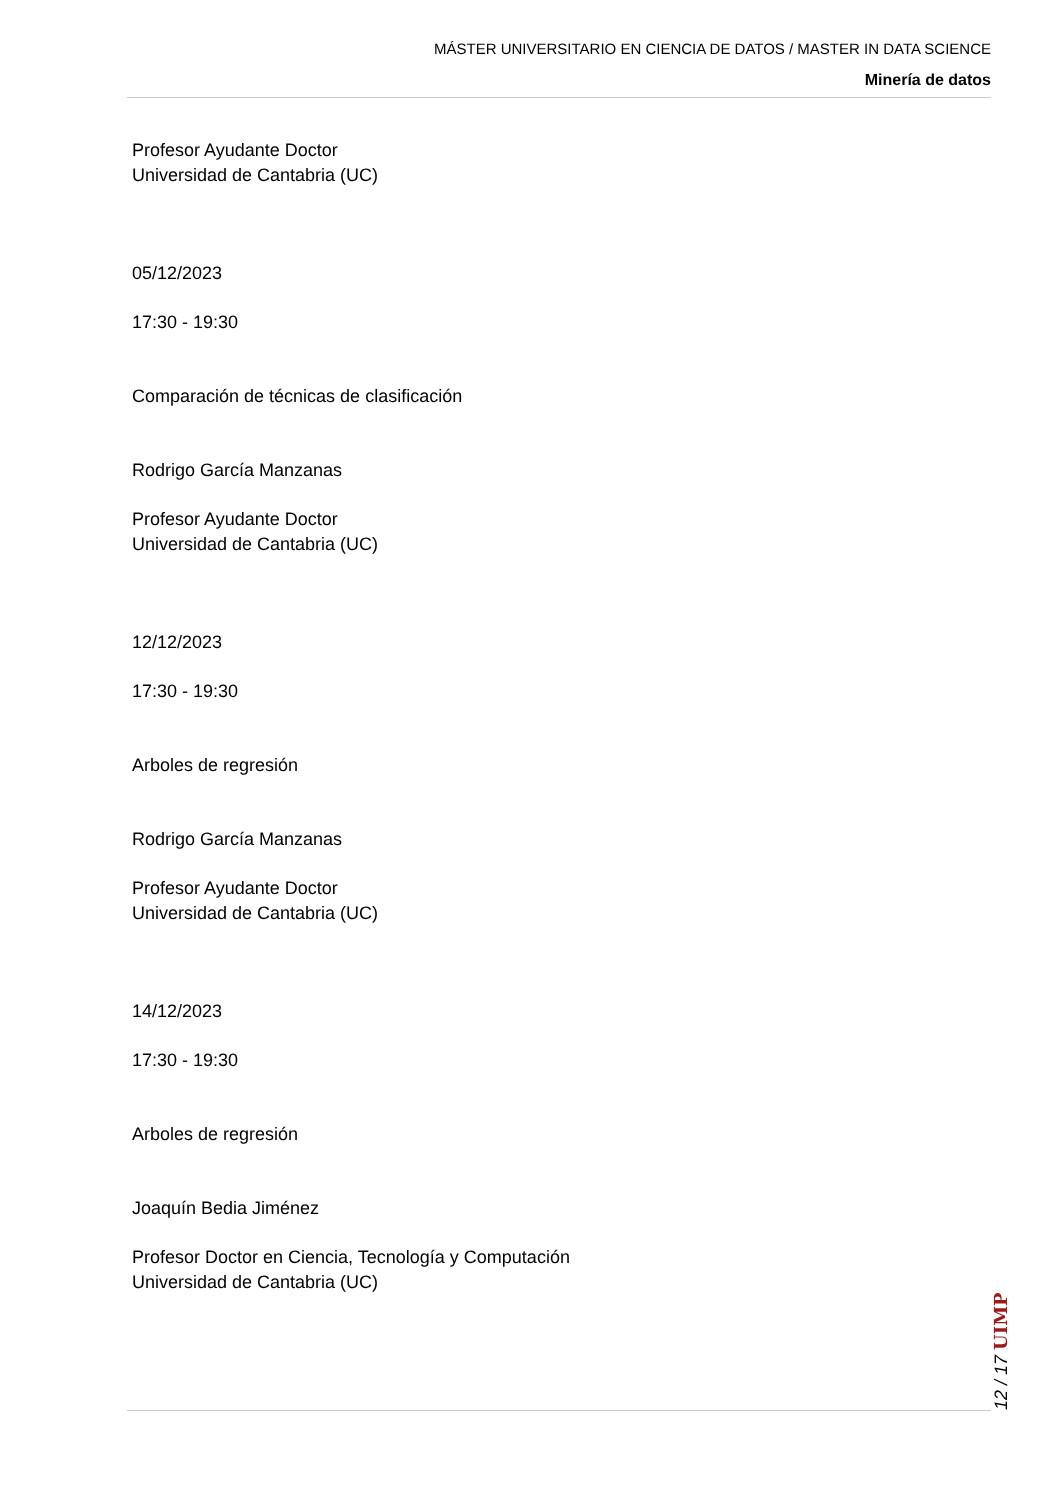MÁSTER UNIVERSITARIO EN CIENCIA DE DATOS / MASTER IN DATA SCIENCE
Minería de datos
Profesor Ayudante Doctor
Universidad de Cantabria (UC)
05/12/2023
17:30 - 19:30
Comparación de técnicas de clasificación
Rodrigo García Manzanas
Profesor Ayudante Doctor
Universidad de Cantabria (UC)
12/12/2023
17:30 - 19:30
Arboles de regresión
Rodrigo García Manzanas
Profesor Ayudante Doctor
Universidad de Cantabria (UC)
14/12/2023
17:30 - 19:30
Arboles de regresión
Joaquín Bedia Jiménez
Profesor Doctor en Ciencia, Tecnología y Computación
Universidad de Cantabria (UC)
12 / 17 UIMP